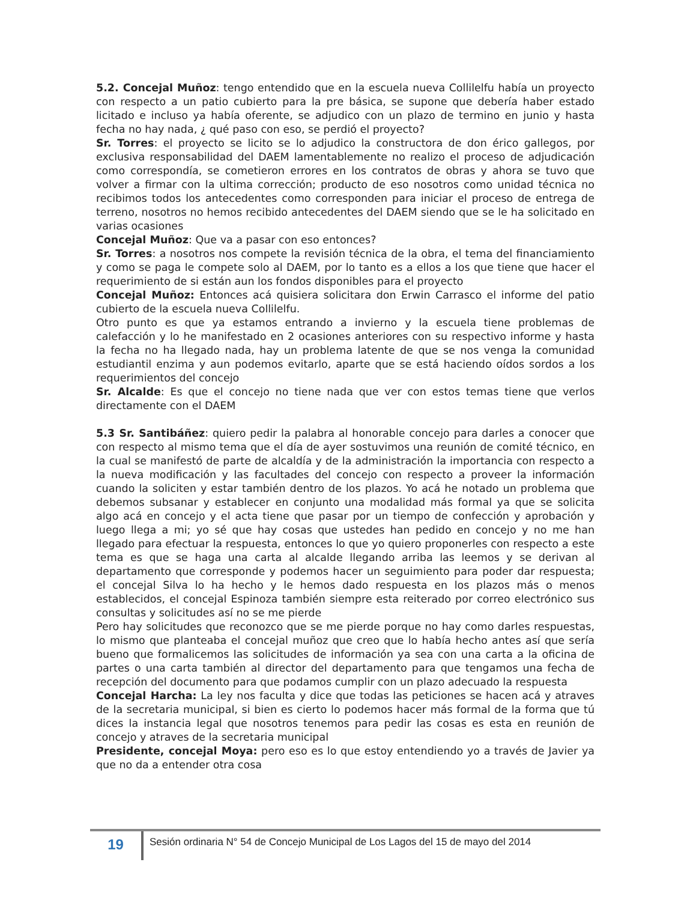5.2. Concejal Muñoz: tengo entendido que en la escuela nueva Collilelfu había un proyecto con respecto a un patio cubierto para la pre básica, se supone que debería haber estado licitado e incluso ya había oferente, se adjudico con un plazo de termino en junio y hasta fecha no hay nada, ¿ qué paso con eso, se perdió el proyecto?
Sr. Torres: el proyecto se licito se lo adjudico la constructora de don érico gallegos, por exclusiva responsabilidad del DAEM lamentablemente no realizo el proceso de adjudicación como correspondía, se cometieron errores en los contratos de obras y ahora se tuvo que volver a firmar con la ultima corrección; producto de eso nosotros como unidad técnica no recibimos todos los antecedentes como corresponden para iniciar el proceso de entrega de terreno, nosotros no hemos recibido antecedentes del DAEM siendo que se le ha solicitado en varias ocasiones
Concejal Muñoz: Que va a pasar con eso entonces?
Sr. Torres: a nosotros nos compete la revisión técnica de la obra, el tema del financiamiento y como se paga le compete solo al DAEM, por lo tanto es a ellos a los que tiene que hacer el requerimiento de si están aun los fondos disponibles para el proyecto
Concejal Muñoz: Entonces acá quisiera solicitara don Erwin Carrasco el informe del patio cubierto de la escuela nueva Collilelfu.
Otro punto es que ya estamos entrando a invierno y la escuela tiene problemas de calefacción y lo he manifestado en 2 ocasiones anteriores con su respectivo informe y hasta la fecha no ha llegado nada, hay un problema latente de que se nos venga la comunidad estudiantil enzima y aun podemos evitarlo, aparte que se está haciendo oídos sordos a los requerimientos del concejo
Sr. Alcalde: Es que el concejo no tiene nada que ver con estos temas tiene que verlos directamente con el DAEM
5.3 Sr. Santibáñez: quiero pedir la palabra al honorable concejo para darles a conocer que con respecto al mismo tema que el día de ayer sostuvimos una reunión de comité técnico, en la cual se manifestó de parte de alcaldía y de la administración la importancia con respecto a la nueva modificación y las facultades del concejo con respecto a proveer la información cuando la soliciten y estar también dentro de los plazos. Yo acá he notado un problema que debemos subsanar y establecer en conjunto una modalidad más formal ya que se solicita algo acá en concejo y el acta tiene que pasar por un tiempo de confección y aprobación y luego llega a mi; yo sé que hay cosas que ustedes han pedido en concejo y no me han llegado para efectuar la respuesta, entonces lo que yo quiero proponerles con respecto a este tema es que se haga una carta al alcalde llegando arriba las leemos y se derivan al departamento que corresponde y podemos hacer un seguimiento para poder dar respuesta; el concejal Silva lo ha hecho y le hemos dado respuesta en los plazos más o menos establecidos, el concejal Espinoza también siempre esta reiterado por correo electrónico sus consultas y solicitudes así no se me pierde
Pero hay solicitudes que reconozco que se me pierde porque no hay como darles respuestas, lo mismo que planteaba el concejal muñoz que creo que lo había hecho antes así que sería bueno que formalicemos las solicitudes de información ya sea con una carta a la oficina de partes o una carta también al director del departamento para que tengamos una fecha de recepción del documento para que podamos cumplir con un plazo adecuado la respuesta
Concejal Harcha: La ley nos faculta y dice que todas las peticiones se hacen acá y atraves de la secretaria municipal, si bien es cierto lo podemos hacer más formal de la forma que tú dices la instancia legal que nosotros tenemos para pedir las cosas es esta en reunión de concejo y atraves de la secretaria municipal
Presidente, concejal Moya: pero eso es lo que estoy entendiendo yo a través de Javier ya que no da a entender otra cosa
19
Sesión ordinaria N° 54 de Concejo Municipal de Los Lagos del 15 de mayo del 2014